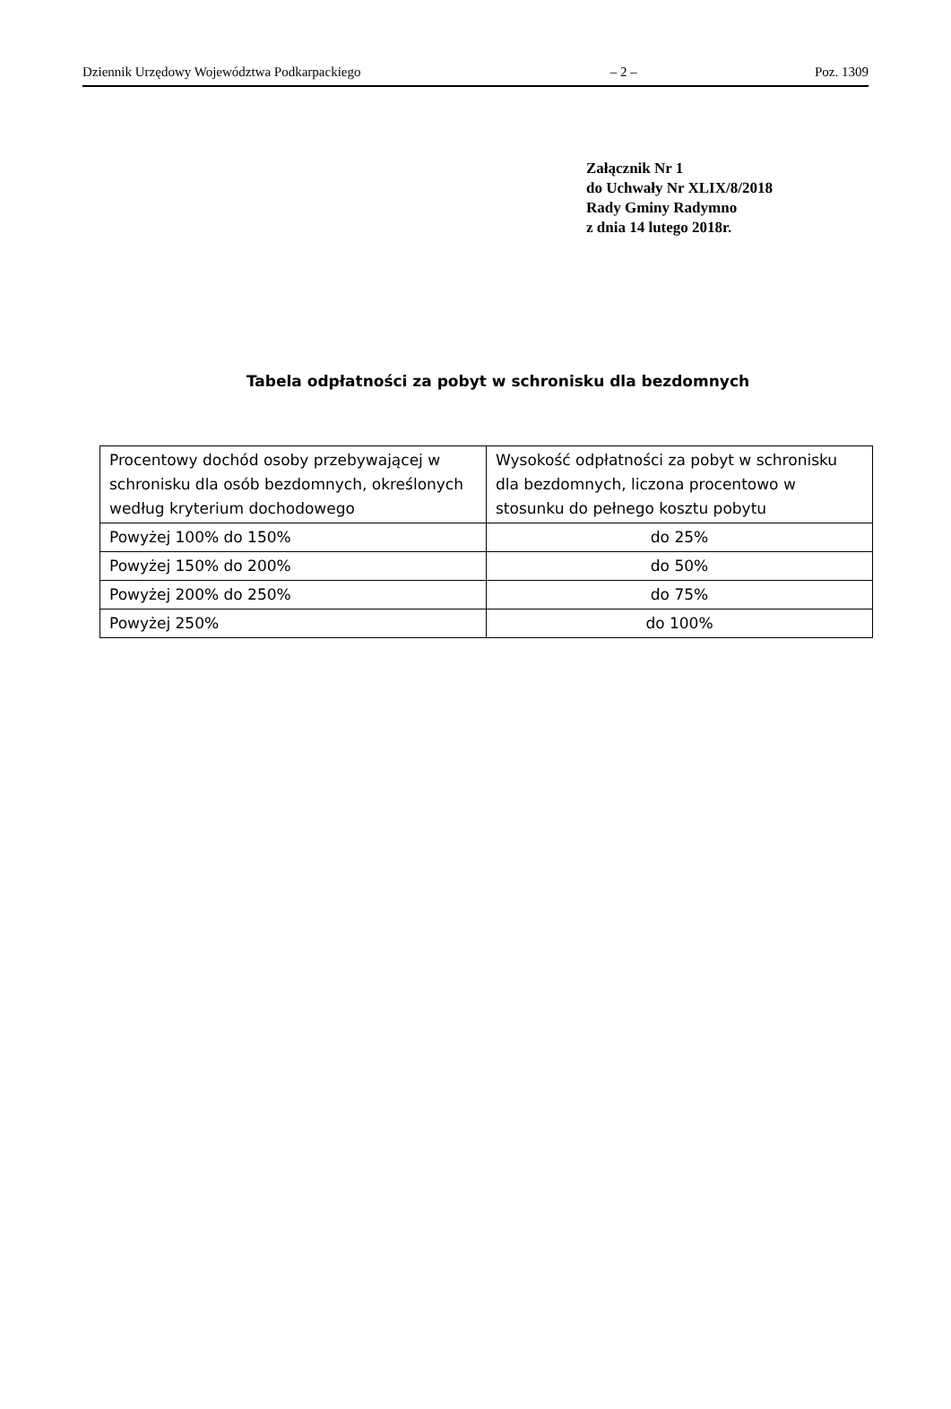Dziennik Urzędowy Województwa Podkarpackiego – 2 – Poz. 1309
Załącznik Nr 1
do Uchwały Nr XLIX/8/2018
Rady Gminy Radymno
z dnia 14 lutego 2018r.
Tabela odpłatności za pobyt w schronisku dla bezdomnych
| Procentowy dochód osoby przebywającej w schronisku dla osób bezdomnych, określonych według kryterium dochodowego | Wysokość odpłatności za pobyt w schronisku dla bezdomnych, liczona procentowo w stosunku do pełnego kosztu pobytu |
| --- | --- |
| Powyżej 100% do 150% | do 25% |
| Powyżej 150% do 200% | do 50% |
| Powyżej 200% do 250% | do 75% |
| Powyżej 250% | do 100% |